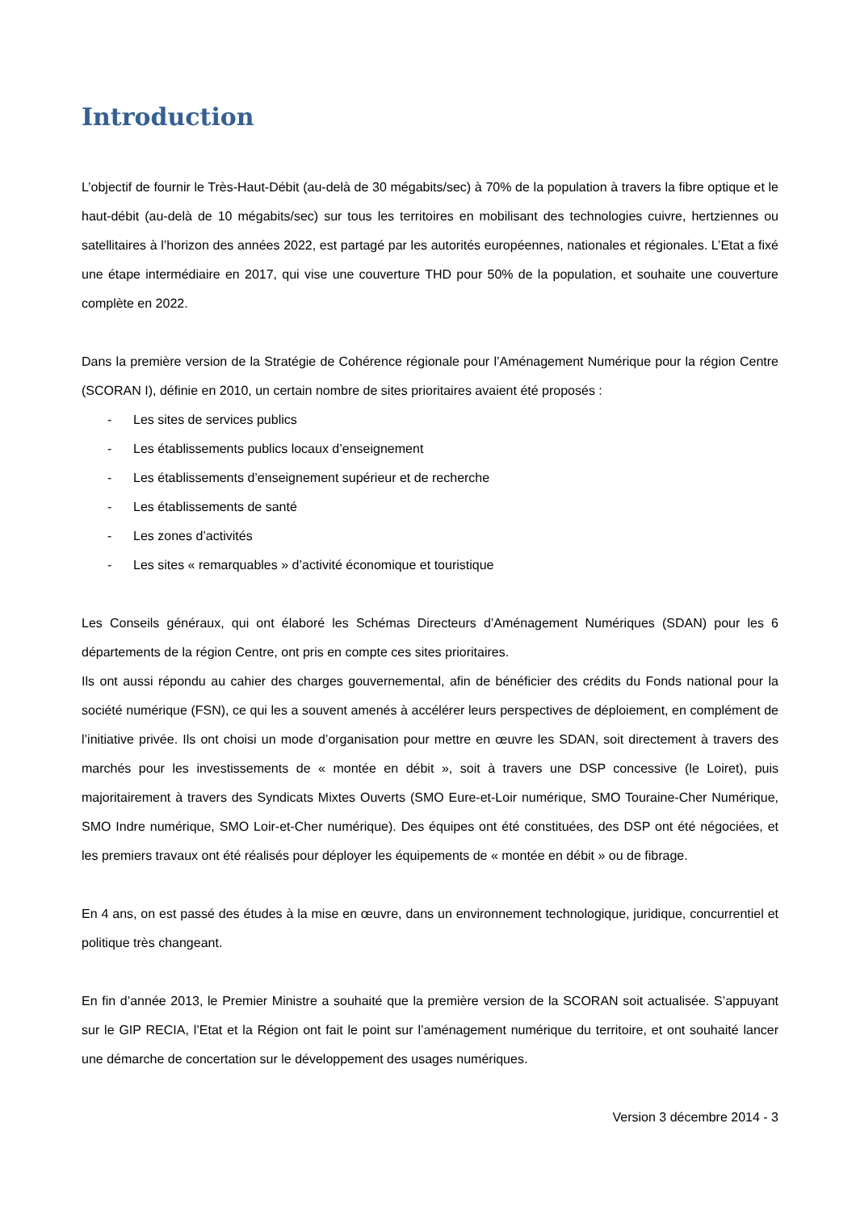Introduction
L’objectif de fournir le Très-Haut-Débit (au-delà de 30 mégabits/sec) à 70% de la population à travers la fibre optique et le haut-débit (au-delà de 10 mégabits/sec) sur tous les territoires en mobilisant des technologies cuivre, hertziennes ou satellitaires à l’horizon des années 2022, est partagé par les autorités européennes, nationales et régionales. L’Etat a fixé une étape intermédiaire en 2017, qui vise une couverture THD pour 50% de la population, et souhaite une couverture complète en 2022.
Dans la première version de la Stratégie de Cohérence régionale pour l’Aménagement Numérique pour la région Centre (SCORAN I), définie en 2010, un certain nombre de sites prioritaires avaient été proposés :
- Les sites de services publics
- Les établissements publics locaux d’enseignement
- Les établissements d’enseignement supérieur et de recherche
- Les établissements de santé
- Les zones d’activités
- Les sites « remarquables » d’activité économique et touristique
Les Conseils généraux, qui ont élaboré les Schémas Directeurs d’Aménagement Numériques (SDAN) pour les 6 départements de la région Centre, ont pris en compte ces sites prioritaires.
Ils ont aussi répondu au cahier des charges gouvernemental, afin de bénéficier des crédits du Fonds national pour la société numérique (FSN), ce qui les a souvent amenés à accélérer leurs perspectives de déploiement, en complément de l’initiative privée. Ils ont choisi un mode d’organisation pour mettre en œuvre les SDAN, soit directement à travers des marchés pour les investissements de « montée en débit », soit à travers une DSP concessive (le Loiret), puis majoritairement à travers des Syndicats Mixtes Ouverts (SMO Eure-et-Loir numérique, SMO Touraine-Cher Numérique, SMO Indre numérique, SMO Loir-et-Cher numérique). Des équipes ont été constituées, des DSP ont été négociées, et les premiers travaux ont été réalisés pour déployer les équipements de « montée en débit » ou de fibrage.
En 4 ans, on est passé des études à la mise en œuvre, dans un environnement technologique, juridique, concurrentiel et politique très changeant.
En fin d’année 2013, le Premier Ministre a souhaité que la première version de la SCORAN soit actualisée. S’appuyant sur le GIP RECIA, l’Etat et la Région ont fait le point sur l’aménagement numérique du territoire, et ont souhaité lancer une démarche de concertation sur le développement des usages numériques.
Version 3 décembre 2014 - 3